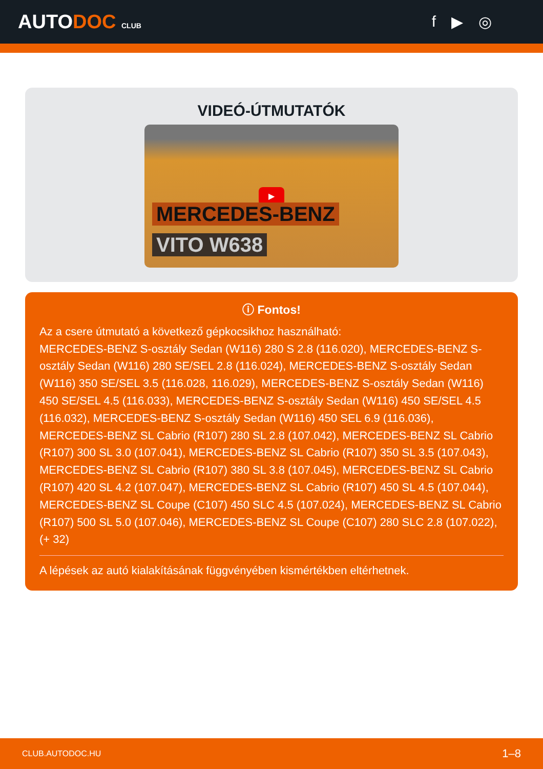AUTODOC CLUB
f ▶ ◎
VIDEÓ-ÚTMUTATÓK
▶
MERCEDES-BENZ
VITO W638
ⓘ Fontos!
Az a csere útmutató a következő gépkocsikhoz használható:
MERCEDES-BENZ S-osztály Sedan (W116) 280 S 2.8 (116.020), MERCEDES-BENZ S-osztály Sedan (W116) 280 SE/SEL 2.8 (116.024), MERCEDES-BENZ S-osztály Sedan (W116) 350 SE/SEL 3.5 (116.028, 116.029), MERCEDES-BENZ S-osztály Sedan (W116) 450 SE/SEL 4.5 (116.033), MERCEDES-BENZ S-osztály Sedan (W116) 450 SE/SEL 4.5 (116.032), MERCEDES-BENZ S-osztály Sedan (W116) 450 SEL 6.9 (116.036), MERCEDES-BENZ SL Cabrio (R107) 280 SL 2.8 (107.042), MERCEDES-BENZ SL Cabrio (R107) 300 SL 3.0 (107.041), MERCEDES-BENZ SL Cabrio (R107) 350 SL 3.5 (107.043), MERCEDES-BENZ SL Cabrio (R107) 380 SL 3.8 (107.045), MERCEDES-BENZ SL Cabrio (R107) 420 SL 4.2 (107.047), MERCEDES-BENZ SL Cabrio (R107) 450 SL 4.5 (107.044), MERCEDES-BENZ SL Coupe (C107) 450 SLC 4.5 (107.024), MERCEDES-BENZ SL Cabrio (R107) 500 SL 5.0 (107.046), MERCEDES-BENZ SL Coupe (C107) 280 SLC 2.8 (107.022), (+ 32)
A lépések az autó kialakításának függvényében kismértékben eltérhetnek.
CLUB.AUTODOC.HU 1–8